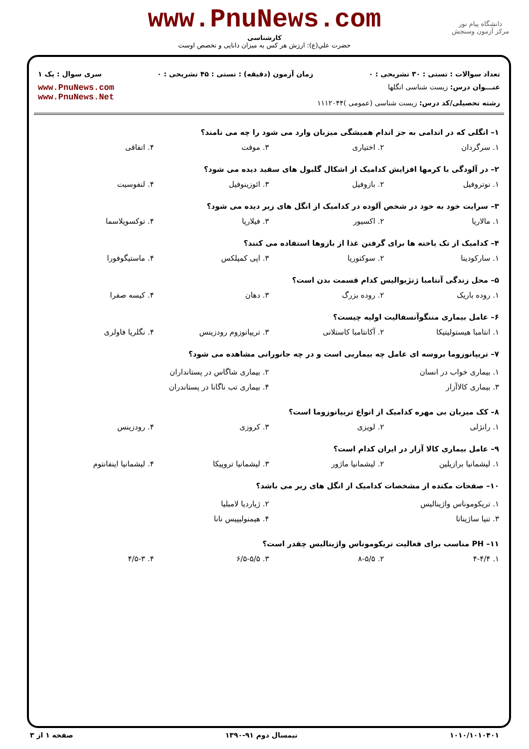www.PnuNews.com
کارشناسی
حضرت علي(ع): ارزش هر کس به میزان دانایی و تخصص اوست
دانشگاه پیام نور
مرکز آزمون وسنجش
تعداد سوالات : تستی : ۳۰ تشریحی : ۰ زمان آزمون (دقیقه) : تستی : ۴۵ تشریحی : ۰ سری سوال : یک ۱
عنـــوان درس: زیست شناسی انگلها
رشته تحصیلی/کد درس: زیست شناسی (عمومی )۱۱۱۲۰۴۴
www.PnuNews.com
www.PnuNews.Net
۱– انگلی که در اندامی به جز اندام همیشگی میزبان وارد می شود را چه می نامند؟
۱. سرگردان ۲. اختیاری ۳. موقت ۴. اتفاقی
۲– در آلودگی با کرمها افزایش کدامیک از اشکال گلبول های سفید دیده می شود؟
۱. نوتروفیل ۲. بازوفیل ۳. ائوزینوفیل ۴. لنفوسیت
۳– سرایت خود به خود در شخص آلوده در کدامیک از انگل های زیر دیده می شود؟
۱. مالاریا ۲. اکسیور ۳. فیلاریا ۴. توکسوپلاسما
۴– کدامیک از تک یاخته ها برای گرفتن غذا از بازوها استفاده می کنند؟
۱. سارکودینا ۲. سوکتوریا ۳. اپی کمپلکس ۴. ماستیگوفورا
۵– محل زندگی آنتامبا ژنژیوالیس کدام قسمت بدن است؟
۱. روده باریک ۲. روده بزرگ ۳. دهان ۴. کیسه صفرا
۶– عامل بیماری مننگوآنسفالیت اولیه چیست؟
۱. انتامبا هیستولیتیکا ۲. آکانتامبا کاستلانی ۳. تریپانوزوم رودزینس ۴. نگلریا فاولری
۷– تریپانوزوما بروسه ای عامل چه بیماریی است و در چه جانورانی مشاهده می شود؟
۱. بیماری خواب در انسان ۲. بیماری شاگاس در پستانداران
۳. بیماری کالاآزار ۴. بیماری تب ناگانا در پستاندران
۸– کک میزبان بی مهره کدامیک از انواع تریپانوزوما است؟
۱. رانژلی ۲. لویزی ۳. کروزی ۴. رودزینس
۹– عامل بیماری کالا آزار در ایران کدام است؟
۱. لیشمانیا برازیلین ۲. لیشمانیا ماژور ۳. لیشمانیا تروپیکا ۴. لیشمانیا اینفانتوم
۱۰– صفحات مکنده از مشخصات کدامیک از انگل های زیر می باشد؟
۱. تریکوموناس واژینالیس ۲. ژیاردیا لامبلیا
۳. تنیا ساژیناتا ۴. هیمنولیپیس نانا
۱۱– PH مناسب برای فعالیت تریکوموناس واژینالیس چقدر است؟
۱. ۴-۴/۴ ۲. ۸-۵/۵ ۳. ۶/۵-۵/۵ ۴. ۴/۵-۳
۱۰۱۰/۱۰۱۰۴۰۱ نیمسال دوم ۹۱-۱۳۹۰ صفحه ۱ از ۳